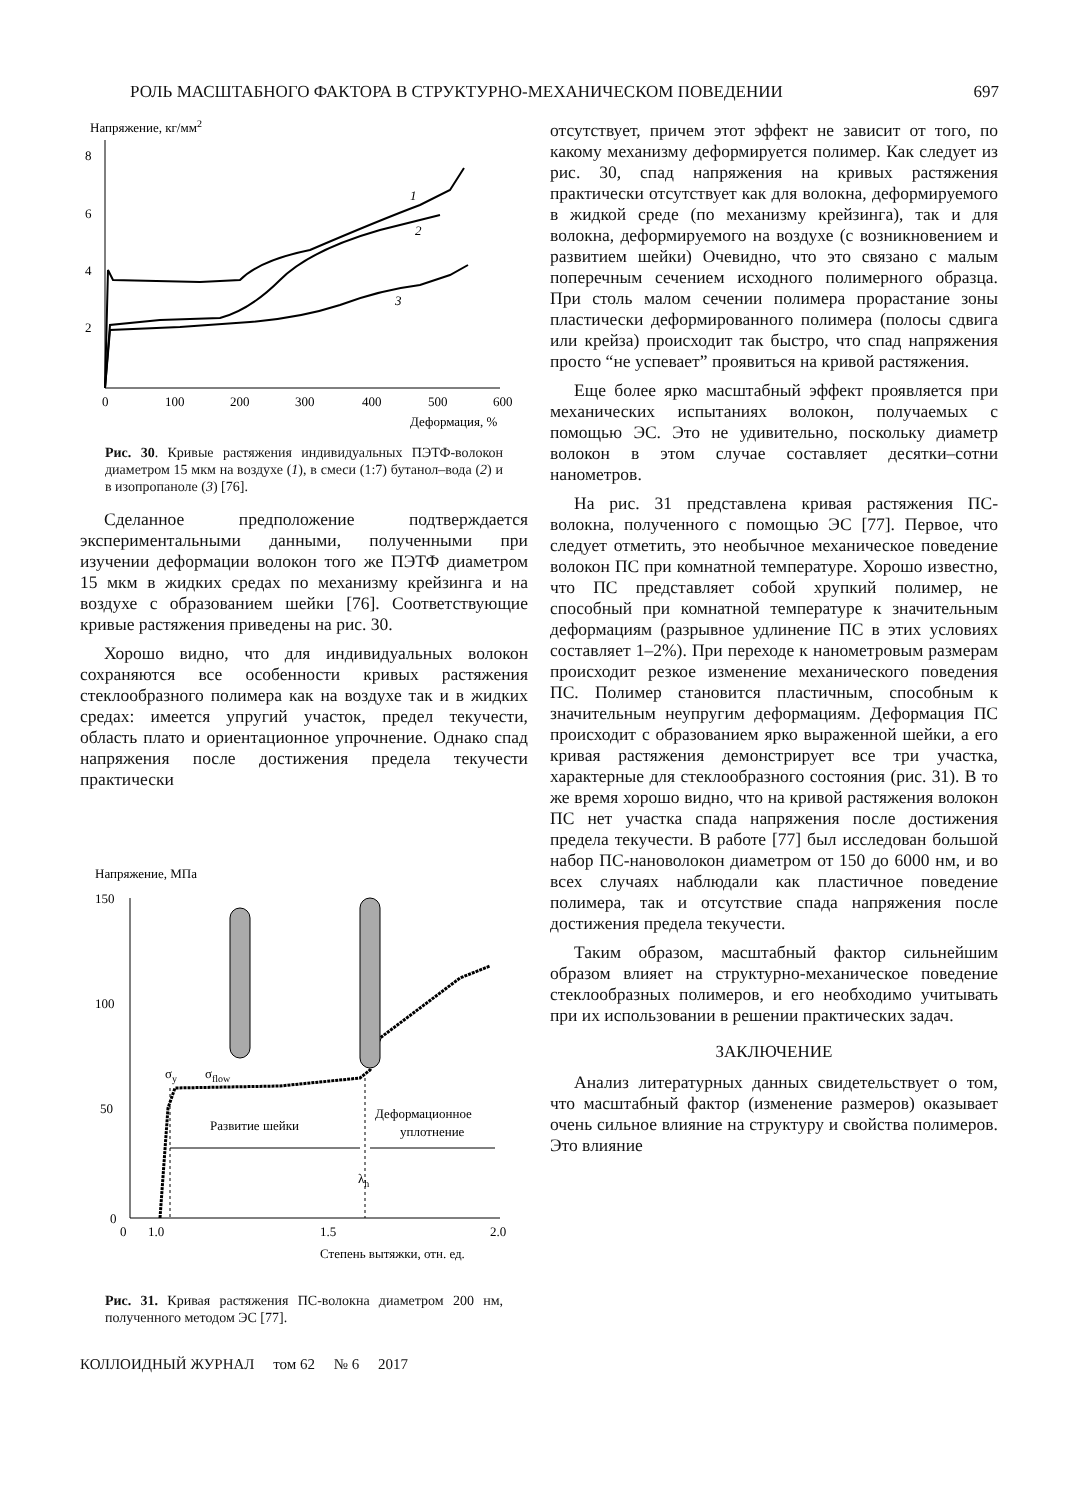РОЛЬ МАСШТАБНОГО ФАКТОРА В СТРУКТУРНО-МЕХАНИЧЕСКОМ ПОВЕДЕНИИ 697
Напряжение, кг/мм2
8
6
4
2
0
100
200
300
400
500
600
Деформация, %
1
2
3
Рис. 30. Кривые растяжения индивидуальных ПЭТФ-волокон диаметром 15 мкм на воздухе (1), в смеси (1:7) бутанол–вода (2) и в изопропаноле (3) [76].
Сделанное предположение подтверждается экспериментальными данными, полученными при изучении деформации волокон того же ПЭТФ диаметром 15 мкм в жидких средах по механизму крейзинга и на воздухе с образованием шейки [76]. Соответствующие кривые растяжения приведены на рис. 30.
Хорошо видно, что для индивидуальных волокон сохраняются все особенности кривых растяжения стеклообразного полимера как на воздухе так и в жидких средах: имеется упругий участок, предел текучести, область плато и ориентационное упрочнение. Однако спад напряжения после достижения предела текучести практически
Напряжение, МПа
150
100
50
0
0
1.0
1.5
2.0
Степень вытяжки, отн. ед.
σy
σflow
Развитие шейки
Деформационное
уплотнение
λh
Рис. 31. Кривая растяжения ПС-волокна диаметром 200 нм, полученного методом ЭС [77].
КОЛЛОИДНЫЙ ЖУРНАЛ том 62 № 6 2017
отсутствует, причем этот эффект не зависит от того, по какому механизму деформируется полимер. Как следует из рис. 30, спад напряжения на кривых растяжения практически отсутствует как для волокна, деформируемого в жидкой среде (по механизму крейзинга), так и для волокна, деформируемого на воздухе (с возникновением и развитием шейки) Очевидно, что это связано с малым поперечным сечением исходного полимерного образца. При столь малом сечении полимера прорастание зоны пластически деформированного полимера (полосы сдвига или крейза) происходит так быстро, что спад напряжения просто “не успевает” проявиться на кривой растяжения.
Еще более ярко масштабный эффект проявляется при механических испытаниях волокон, получаемых с помощью ЭС. Это не удивительно, поскольку диаметр волокон в этом случае составляет десятки–сотни нанометров.
На рис. 31 представлена кривая растяжения ПС-волокна, полученного с помощью ЭС [77]. Первое, что следует отметить, это необычное механическое поведение волокон ПС при комнатной температуре. Хорошо известно, что ПС представляет собой хрупкий полимер, не способный при комнатной температуре к значительным деформациям (разрывное удлинение ПС в этих условиях составляет 1–2%). При переходе к нанометровым размерам происходит резкое изменение механического поведения ПС. Полимер становится пластичным, способным к значительным неупругим деформациям. Деформация ПС происходит с образованием ярко выраженной шейки, а его кривая растяжения демонстрирует все три участка, характерные для стеклообразного состояния (рис. 31). В то же время хорошо видно, что на кривой растяжения волокон ПС нет участка спада напряжения после достижения предела текучести. В работе [77] был исследован большой набор ПС-нановолокон диаметром от 150 до 6000 нм, и во всех случаях наблюдали как пластичное поведение полимера, так и отсутствие спада напряжения после достижения предела текучести.
Таким образом, масштабный фактор сильнейшим образом влияет на структурно-механическое поведение стеклообразных полимеров, и его необходимо учитывать при их использовании в решении практических задач.
ЗАКЛЮЧЕНИЕ
Анализ литературных данных свидетельствует о том, что масштабный фактор (изменение размеров) оказывает очень сильное влияние на структуру и свойства полимеров. Это влияние